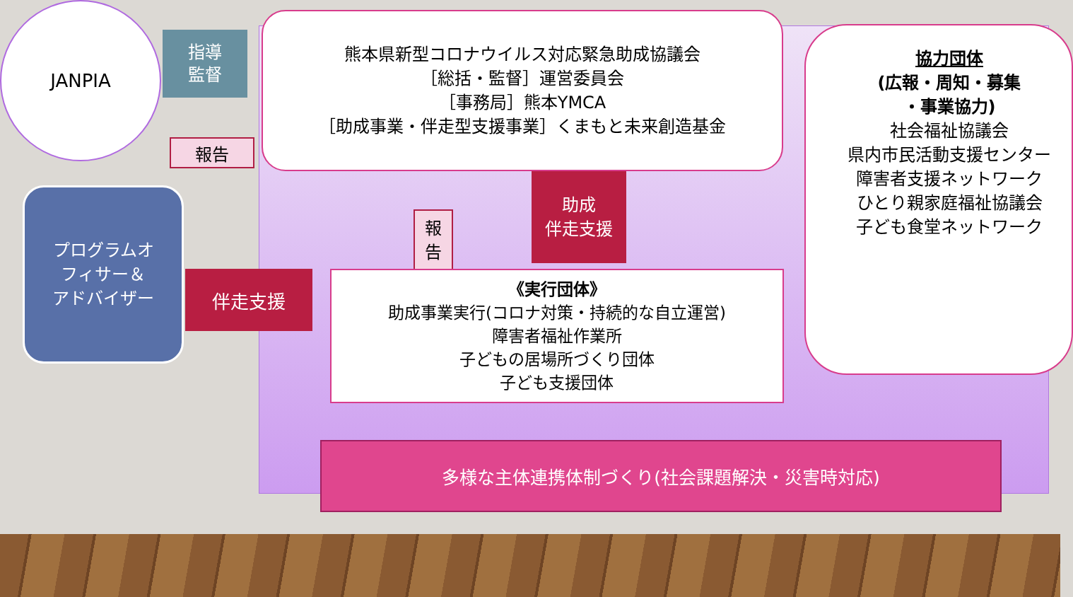JANPIA
指導
監督
報告
熊本県新型コロナウイルス対応緊急助成協議会
［総括・監督］運営委員会
［事務局］熊本YMCA
［助成事業・伴走型支援事業］くまもと未来創造基金
協力団体
(広報・周知・募集
・事業協力)
社会福祉協議会
県内市民活動支援センター
障害者支援ネットワーク
ひとり親家庭福祉協議会
子ども食堂ネットワーク
報
告
助成
伴走支援
プログラムオ
フィサー＆
アドバイザー
伴走支援
《実行団体》
助成事業実行(コロナ対策・持続的な自立運営)
障害者福祉作業所
子どもの居場所づくり団体
子ども支援団体
多様な主体連携体制づくり(社会課題解決・災害時対応)